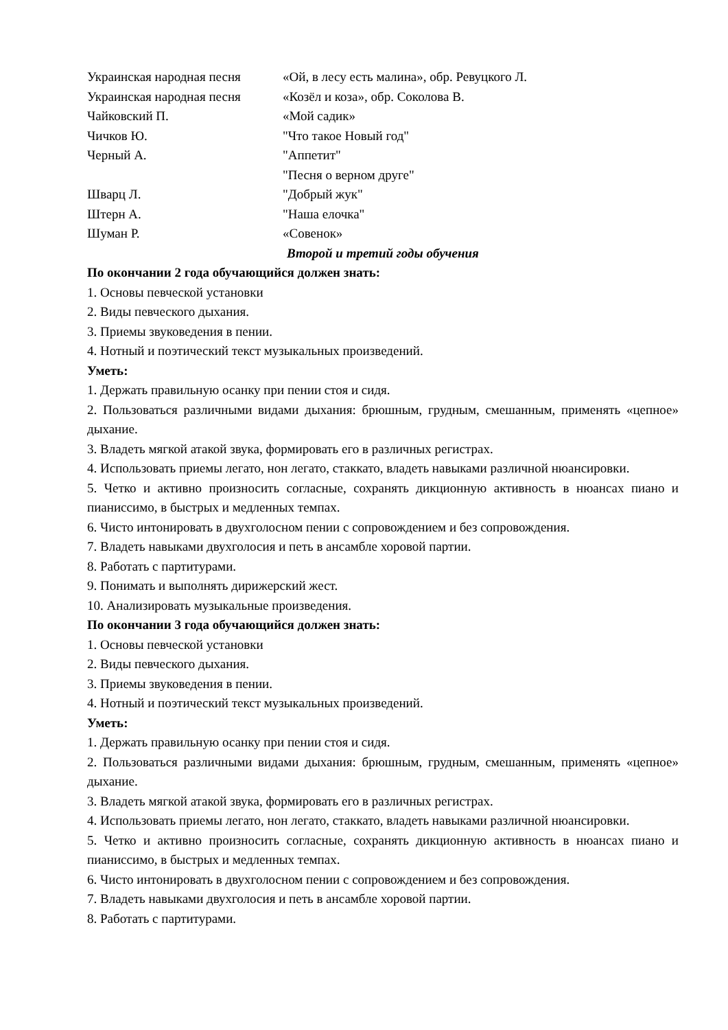Украинская народная песня «Ой, в лесу есть малина», обр. Ревуцкого Л.
Украинская народная песня «Козёл и коза», обр. Соколова В.
Чайковский П. «Мой садик»
Чичков Ю. "Что такое Новый год"
Черный А. "Аппетит"
"Песня о верном друге"
Шварц Л. "Добрый жук"
Штерн А. "Наша елочка"
Шуман Р. «Совенок»
Второй и третий годы обучения
По окончании 2 года обучающийся должен знать:
1. Основы певческой установки
2. Виды певческого дыхания.
3. Приемы звуковедения в пении.
4. Нотный и поэтический текст музыкальных произведений.
Уметь:
1. Держать правильную осанку при пении стоя и сидя.
2. Пользоваться различными видами дыхания: брюшным, грудным, смешанным, применять «цепное» дыхание.
3. Владеть мягкой атакой звука, формировать его в различных регистрах.
4. Использовать приемы легато, нон легато, стаккато, владеть навыками различной нюансировки.
5. Четко и активно произносить согласные, сохранять дикционную активность в нюансах пиано и пианиссимо, в быстрых и медленных темпах.
6. Чисто интонировать в двухголосном пении с сопровождением и без сопровождения.
7. Владеть навыками двухголосия и петь в ансамбле хоровой партии.
8. Работать с партитурами.
9. Понимать и выполнять дирижерский жест.
10. Анализировать музыкальные произведения.
По окончании 3 года обучающийся должен знать:
1. Основы певческой установки
2. Виды певческого дыхания.
3. Приемы звуковедения в пении.
4. Нотный и поэтический текст музыкальных произведений.
Уметь:
1. Держать правильную осанку при пении стоя и сидя.
2. Пользоваться различными видами дыхания: брюшным, грудным, смешанным, применять «цепное» дыхание.
3. Владеть мягкой атакой звука, формировать его в различных регистрах.
4. Использовать приемы легато, нон легато, стаккато, владеть навыками различной нюансировки.
5. Четко и активно произносить согласные, сохранять дикционную активность в нюансах пиано и пианиссимо, в быстрых и медленных темпах.
6. Чисто интонировать в двухголосном пении с сопровождением и без сопровождения.
7. Владеть навыками двухголосия и петь в ансамбле хоровой партии.
8. Работать с партитурами.